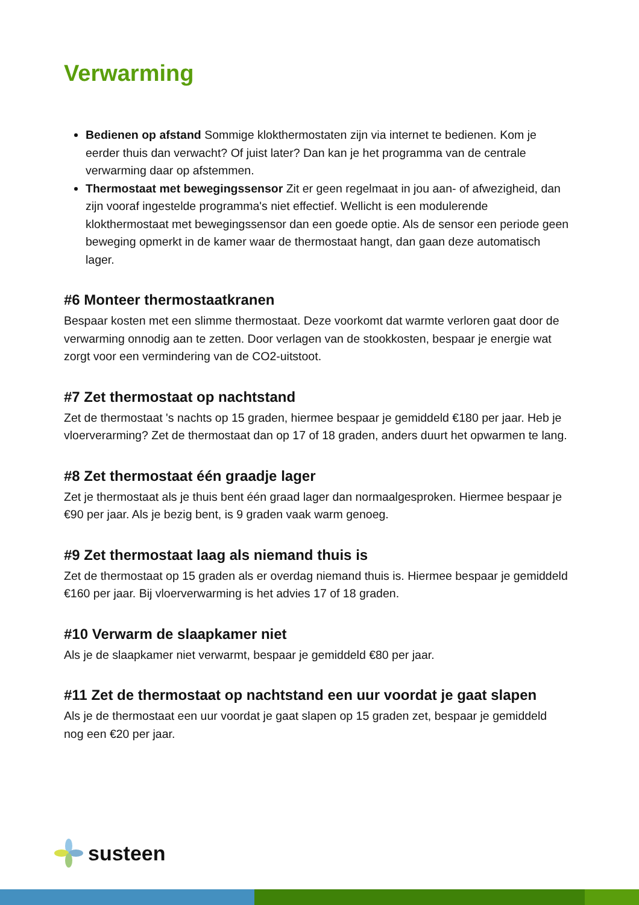Verwarming
Bedienen op afstand Sommige klokthermostaten zijn via internet te bedienen. Kom je eerder thuis dan verwacht? Of juist later? Dan kan je het programma van de centrale verwarming daar op afstemmen.
Thermostaat met bewegingssensor Zit er geen regelmaat in jou aan- of afwezigheid, dan zijn vooraf ingestelde programma's niet effectief. Wellicht is een modulerende klokthermostaat met bewegingssensor dan een goede optie. Als de sensor een periode geen beweging opmerkt in de kamer waar de thermostaat hangt, dan gaan deze automatisch lager.
#6 Monteer thermostaatkranen
Bespaar kosten met een slimme thermostaat. Deze voorkomt dat warmte verloren gaat door de verwarming onnodig aan te zetten. Door verlagen van de stookkosten, bespaar je energie wat zorgt voor een vermindering van de CO2-uitstoot.
#7 Zet thermostaat op nachtstand
Zet de thermostaat 's nachts op 15 graden, hiermee bespaar je gemiddeld €180 per jaar. Heb je vloerverarming? Zet de thermostaat dan op 17 of 18 graden, anders duurt het opwarmen te lang.
#8 Zet thermostaat één graadje lager
Zet je thermostaat als je thuis bent één graad lager dan normaalgesproken. Hiermee bespaar je €90 per jaar. Als je bezig bent, is 9 graden vaak warm genoeg.
#9 Zet thermostaat laag als niemand thuis is
Zet de thermostaat op 15 graden als er overdag niemand thuis is. Hiermee bespaar je gemiddeld €160 per jaar. Bij vloerverwarming is het advies 17 of 18 graden.
#10 Verwarm de slaapkamer niet
Als je de slaapkamer niet verwarmt, bespaar je gemiddeld €80 per jaar.
#11 Zet de thermostaat op nachtstand een uur voordat je gaat slapen
Als je de thermostaat een uur voordat je gaat slapen op 15 graden zet, bespaar je gemiddeld nog een €20 per jaar.
susteen